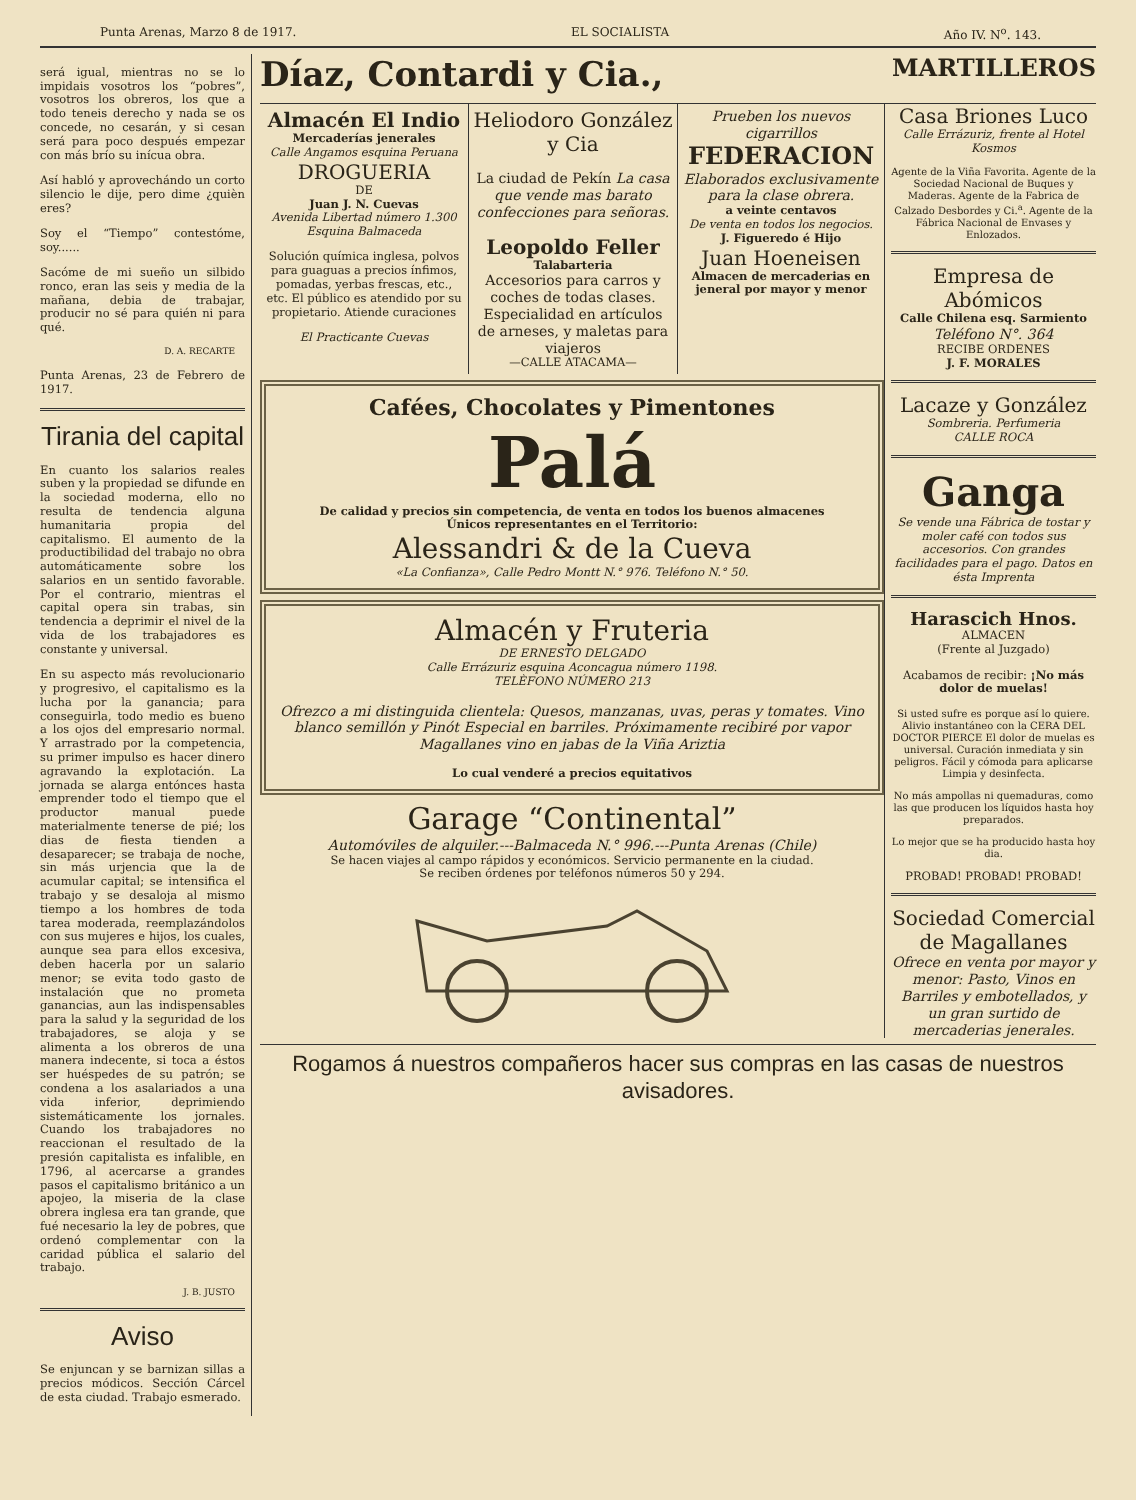Punta Arenas, Marzo 8 de 1917. EL SOCIALISTA Año IV. N<sup>o</sup>. 143.
será igual, mientras no se lo impidais vosotros los “pobres”, vosotros los obreros, los que a todo teneis derecho y nada se os concede, no cesarán, y si cesan será para poco después empezar con más brío su inícua obra.
Así habló y aprovechándo un corto silencio le dije, pero dime ¿quièn eres?
Soy el “Tiempo” contestóme, soy......
Sacóme de mi sueño un silbido ronco, eran las seis y media de la mañana, debia de trabajar, producir no sé para quién ni para qué.
D. A. RECARTE
Punta Arenas, 23 de Febrero de 1917.
Tirania del capital
En cuanto los salarios reales suben y la propiedad se difunde en la sociedad moderna, ello no resulta de tendencia alguna humanitaria propia del capitalismo. El aumento de la productibilidad del trabajo no obra automáticamente sobre los salarios en un sentido favorable. Por el contrario, mientras el capital opera sin trabas, sin tendencia a deprimir el nivel de la vida de los trabajadores es constante y universal.
En su aspecto más revolucionario y progresivo, el capitalismo es la lucha por la ganancia; para conseguirla, todo medio es bueno a los ojos del empresario normal. Y arrastrado por la competencia, su primer impulso es hacer dinero agravando la explotación. La jornada se alarga entónces hasta emprender todo el tiempo que el productor manual puede materialmente tenerse de pié; los dias de fiesta tienden a desaparecer; se trabaja de noche, sin más urjencia que la de acumular capital; se intensifica el trabajo y se desaloja al mismo tiempo a los hombres de toda tarea moderada, reemplazándolos con sus mujeres e hijos, los cuales, aunque sea para ellos excesiva, deben hacerla por un salario menor; se evita todo gasto de instalación que no prometa ganancias, aun las indispensables para la salud y la seguridad de los trabajadores, se aloja y se alimenta a los obreros de una manera indecente, si toca a éstos ser huéspedes de su patrón; se condena a los asalariados a una vida inferior, deprimiendo sistemáticamente los jornales. Cuando los trabajadores no reaccionan el resultado de la presión capitalista es infalible, en 1796, al acercarse a grandes pasos el capitalismo británico a un apojeo, la miseria de la clase obrera inglesa era tan grande, que fué necesario la ley de pobres, que ordenó complementar con la caridad pública el salario del trabajo.
J. B. JUSTO
Aviso
Se enjuncan y se barnizan sillas a precios módicos. Sección Cárcel de esta ciudad. Trabajo esmerado.
Díaz, Contardi y Cia., MARTILLEROS
Almacén El Indio
Mercaderías jenerales
Calle Angamos esquina Peruana
DROGUERIA
DE
Juan J. N. Cuevas
Avenida Libertad número 1.300 Esquina Balmaceda
Solución química inglesa, polvos para guaguas a precios ínfimos, pomadas, yerbas frescas, etc., etc. El público es atendido por su propietario. Atiende curaciones
El Practicante Cuevas
Heliodoro González y Cia
La ciudad de Pekín La casa que vende mas barato confecciones para señoras.
Leopoldo Feller
Talabarteria
Accesorios para carros y coches de todas clases. Especialidad en artículos de arneses, y maletas para viajeros
—CALLE ATACAMA—
Prueben los nuevos cigarrillos
FEDERACION
Elaborados exclusivamente para la clase obrera.
a veinte centavos
De venta en todos los negocios.
J. Figueredo é Hijo
Juan Hoeneisen
Almacen de mercaderias en jeneral por mayor y menor
Cafées, Chocolates y Pimentones
Palá
De calidad y precios sin competencia, de venta en todos los buenos almacenes
Únicos representantes en el Territorio:
Alessandri & de la Cueva
«La Confianza», Calle Pedro Montt N.° 976. Teléfono N.° 50.
Almacén y Fruteria
DE ERNESTO DELGADO
Calle Errázuriz esquina Aconcagua número 1198.
TELÈFONO NÚMERO 213
Ofrezco a mi distinguida clientela: Quesos, manzanas, uvas, peras y tomates. Vino blanco semillón y Pinót Especial en barriles. Próximamente recibiré por vapor Magallanes vino en jabas de la Viña Ariztia
Lo cual venderé a precios equitativos
Garage “Continental”
Automóviles de alquiler.---Balmaceda N.° 996.---Punta Arenas (Chile)
Se hacen viajes al campo rápidos y económicos. Servicio permanente en la ciudad.
Se reciben órdenes por teléfonos números 50 y 294.
Casa Briones Luco
Calle Errázuriz, frente al Hotel Kosmos
Agente de la Viña Favorita. Agente de la Sociedad Nacional de Buques y Maderas. Agente de la Fabrica de Calzado Desbordes y Ci.<sup>a</sup>. Agente de la Fábrica Nacional de Envases y Enlozados.
Empresa de Abómicos
Calle Chilena esq. Sarmiento
Teléfono N°. 364
RECIBE ORDENES
J. F. MORALES
Lacaze y González
Sombreria. Perfumeria
CALLE ROCA
Ganga
Se vende una Fábrica de tostar y moler café con todos sus accesorios. Con grandes facilidades para el pago. Datos en ésta Imprenta
Harascich Hnos.
ALMACEN
(Frente al Juzgado)
Acabamos de recibir: ¡No más dolor de muelas!
Si usted sufre es porque así lo quiere. Alivio instantáneo con la CERA DEL DOCTOR PIERCE El dolor de muelas es universal. Curación inmediata y sin peligros. Fácil y cómoda para aplicarse Limpia y desinfecta.
No más ampollas ni quemaduras, como las que producen los líquidos hasta hoy preparados.
Lo mejor que se ha producido hasta hoy dia.
PROBAD! PROBAD! PROBAD!
Sociedad Comercial de Magallanes
Ofrece en venta por mayor y menor: Pasto, Vinos en Barriles y embotellados, y un gran surtido de mercaderias jenerales.
Rogamos á nuestros compañeros hacer sus compras en las casas de nuestros avisadores.